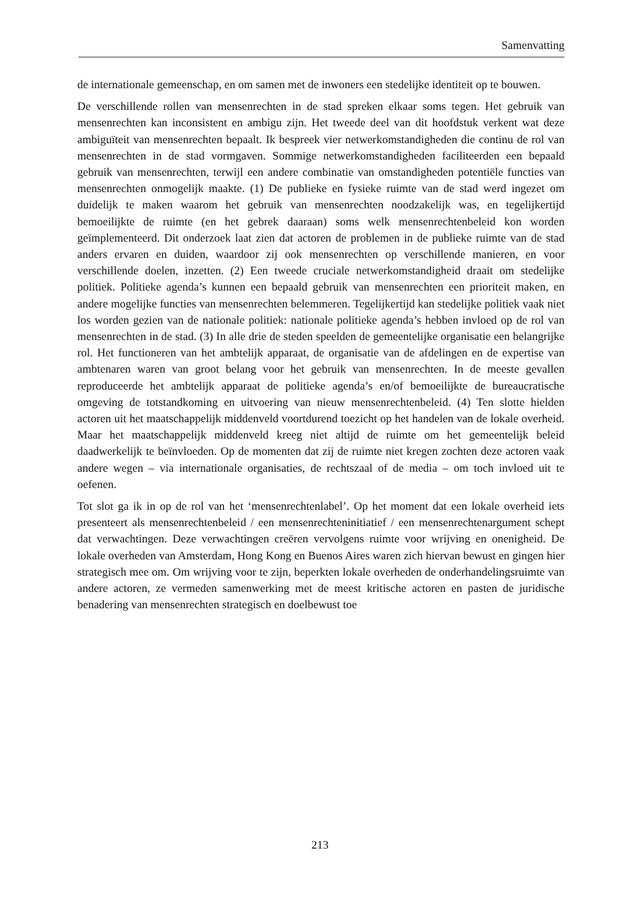Samenvatting
de internationale gemeenschap, en om samen met de inwoners een stedelijke identiteit op te bouwen.
De verschillende rollen van mensenrechten in de stad spreken elkaar soms tegen. Het gebruik van mensenrechten kan inconsistent en ambigu zijn. Het tweede deel van dit hoofdstuk verkent wat deze ambiguïteit van mensenrechten bepaalt. Ik bespreek vier netwerkomstandigheden die continu de rol van mensenrechten in de stad vormgaven. Sommige netwerkomstandigheden faciliteerden een bepaald gebruik van mensenrechten, terwijl een andere combinatie van omstandigheden potentiële functies van mensenrechten onmogelijk maakte. (1) De publieke en fysieke ruimte van de stad werd ingezet om duidelijk te maken waarom het gebruik van mensenrechten noodzakelijk was, en tegelijkertijd bemoeilijkte de ruimte (en het gebrek daaraan) soms welk mensenrechtenbeleid kon worden geïmplementeerd. Dit onderzoek laat zien dat actoren de problemen in de publieke ruimte van de stad anders ervaren en duiden, waardoor zij ook mensenrechten op verschillende manieren, en voor verschillende doelen, inzetten. (2) Een tweede cruciale netwerkomstandigheid draait om stedelijke politiek. Politieke agenda’s kunnen een bepaald gebruik van mensenrechten een prioriteit maken, en andere mogelijke functies van mensenrechten belemmeren. Tegelijkertijd kan stedelijke politiek vaak niet los worden gezien van de nationale politiek: nationale politieke agenda’s hebben invloed op de rol van mensenrechten in de stad. (3) In alle drie de steden speelden de gemeentelijke organisatie een belangrijke rol. Het functioneren van het ambtelijk apparaat, de organisatie van de afdelingen en de expertise van ambtenaren waren van groot belang voor het gebruik van mensenrechten. In de meeste gevallen reproduceerde het ambtelijk apparaat de politieke agenda’s en/of bemoeilijkte de bureaucratische omgeving de totstandkoming en uitvoering van nieuw mensenrechtenbeleid. (4) Ten slotte hielden actoren uit het maatschappelijk middenveld voortdurend toezicht op het handelen van de lokale overheid. Maar het maatschappelijk middenveld kreeg niet altijd de ruimte om het gemeentelijk beleid daadwerkelijk te beïnvloeden. Op de momenten dat zij de ruimte niet kregen zochten deze actoren vaak andere wegen – via internationale organisaties, de rechtszaal of de media – om toch invloed uit te oefenen.
Tot slot ga ik in op de rol van het ‘mensenrechtenlabel’. Op het moment dat een lokale overheid iets presenteert als mensenrechtenbeleid / een mensenrechteninitiatief / een mensenrechtenargument schept dat verwachtingen. Deze verwachtingen creëren vervolgens ruimte voor wrijving en onenigheid. De lokale overheden van Amsterdam, Hong Kong en Buenos Aires waren zich hiervan bewust en gingen hier strategisch mee om. Om wrijving voor te zijn, beperkten lokale overheden de onderhandelingsruimte van andere actoren, ze vermeden samenwerking met de meest kritische actoren en pasten de juridische benadering van mensenrechten strategisch en doelbewust toe
213